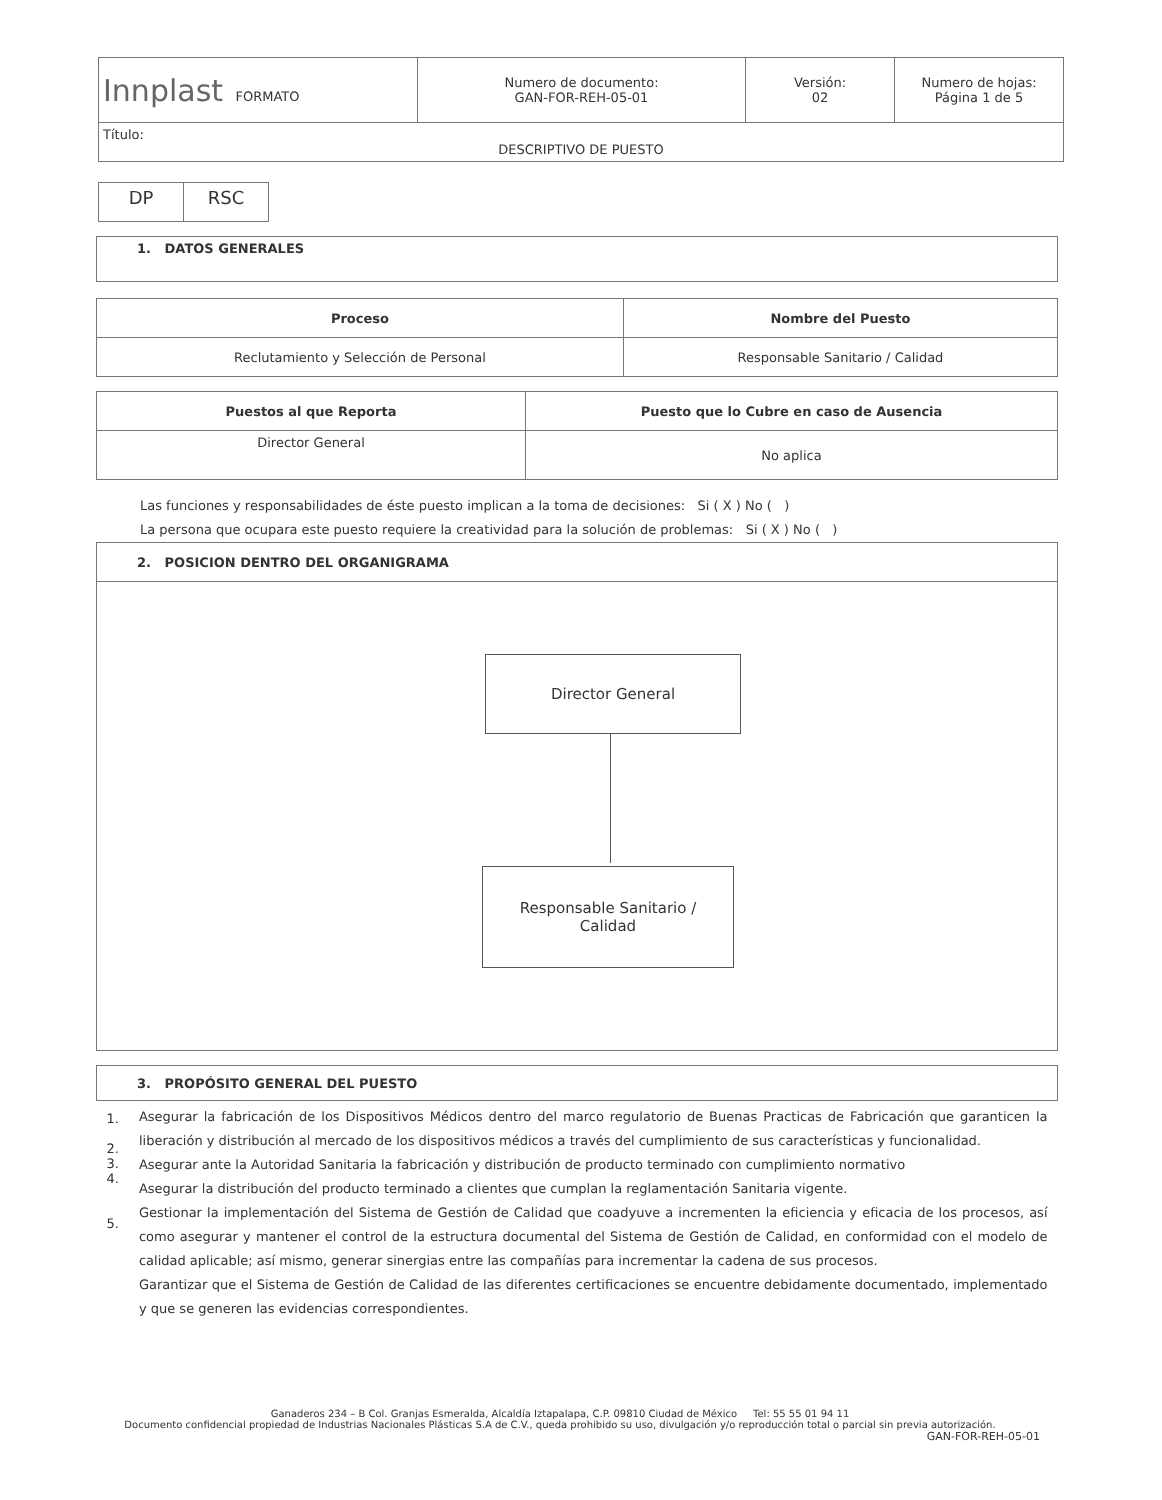| Innplast FORMATO | Numero de documento: GAN-FOR-REH-05-01 | Versión: 02 | Numero de hojas: Página 1 de 5 |
| Título: DESCRIPTIVO DE PUESTO | | | |
| DP | RSC |
| 1. DATOS GENERALES |
| Proceso | Nombre del Puesto |
| --- | --- |
| Reclutamiento y Selección de Personal | Responsable Sanitario / Calidad |
| Puestos al que Reporta | Puesto que lo Cubre en caso de Ausencia |
| --- | --- |
| Director General | No aplica |
Las funciones y responsabilidades de éste puesto implican a la toma de decisiones: Si ( X ) No ( )
La persona que ocupara este puesto requiere la creatividad para la solución de problemas: Si ( X ) No ( )
| 2. POSICION DENTRO DEL ORGANIGRAMA |
| Director General Responsable Sanitario / Calidad |
| 3. PROPÓSITO GENERAL DEL PUESTO | |
| 1. 2. 3. 4. 5. | Asegurar la fabricación de los Dispositivos Médicos dentro del marco regulatorio de Buenas Practicas de Fabricación que garanticen la liberación y distribución al mercado de los dispositivos médicos a través del cumplimiento de sus características y funcionalidad. Asegurar ante la Autoridad Sanitaria la fabricación y distribución de producto terminado con cumplimiento normativo Asegurar la distribución del producto terminado a clientes que cumplan la reglamentación Sanitaria vigente. Gestionar la implementación del Sistema de Gestión de Calidad que coadyuve a incrementen la eficiencia y eficacia de los procesos, así como asegurar y mantener el control de la estructura documental del Sistema de Gestión de Calidad, en conformidad con el modelo de calidad aplicable; así mismo, generar sinergias entre las compañías para incrementar la cadena de sus procesos. Garantizar que el Sistema de Gestión de Calidad de las diferentes certificaciones se encuentre debidamente documentado, implementado y que se generen las evidencias correspondientes. |
Ganaderos 234 – B Col. Granjas Esmeralda, Alcaldía Iztapalapa, C.P. 09810 Ciudad de México Tel: 55 55 01 94 11
Documento confidencial propiedad de Industrias Nacionales Plásticas S.A de C.V., queda prohibido su uso, divulgación y/o reproducción total o parcial sin previa autorización.
GAN-FOR-REH-05-01